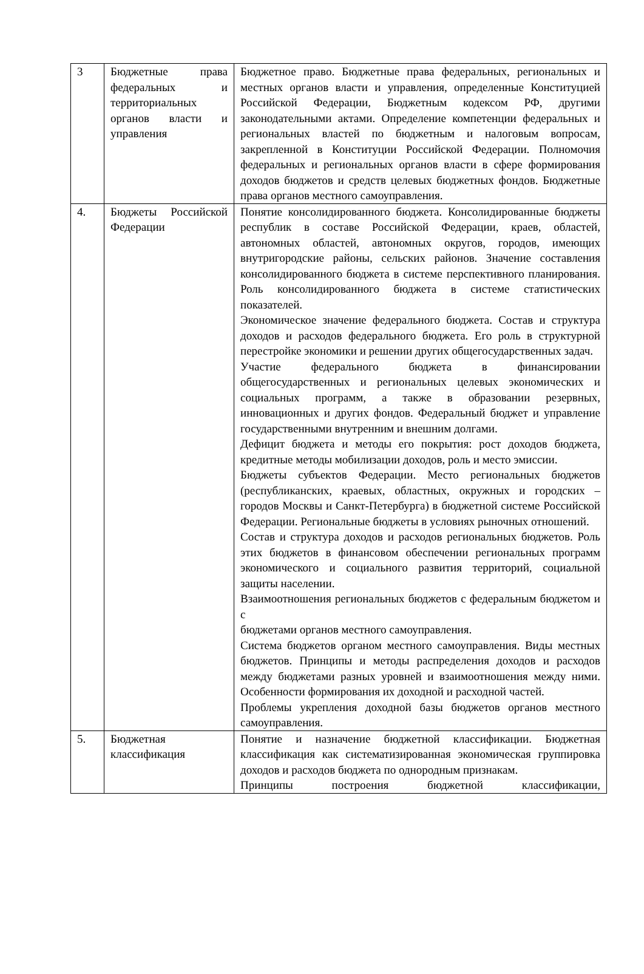| 3 | Бюджетные права федеральных и территориальных органов власти и управления | Бюджетное право. Бюджетные права федеральных, региональных и местных органов власти и управления, определенные Конституцией Российской Федерации, Бюджетным кодексом РФ, другими законодательными актами. Определение компетенции федеральных и региональных властей по бюджетным и налоговым вопросам, закрепленной в Конституции Российской Федерации. Полномочия федеральных и региональных органов власти в сфере формирования доходов бюджетов и средств целевых бюджетных фондов. Бюджетные права органов местного самоуправления. |
| 4. | Бюджеты Российской Федерации | Понятие консолидированного бюджета. Консолидированные бюджеты республик в составе Российской Федерации, краев, областей, автономных областей, автономных округов, городов, имеющих внутригородские районы, сельских районов. Значение составления консолидированного бюджета в системе перспективного планирования. Роль консолидированного бюджета в системе статистических показателей. Экономическое значение федерального бюджета. Состав и структура доходов и расходов федерального бюджета. Его роль в структурной перестройке экономики и решении других общегосударственных задач. Участие федерального бюджета в финансировании общегосударственных и региональных целевых экономических и социальных программ, а также в образовании резервных, инновационных и других фондов. Федеральный бюджет и управление государственными внутренним и внешним долгами. Дефицит бюджета и методы его покрытия: рост доходов бюджета, кредитные методы мобилизации доходов, роль и место эмиссии. Бюджеты субъектов Федерации. Место региональных бюджетов (республиканских, краевых, областных, окружных и городских – городов Москвы и Санкт-Петербурга) в бюджетной системе Российской Федерации. Региональные бюджеты в условиях рыночных отношений. Состав и структура доходов и расходов региональных бюджетов. Роль этих бюджетов в финансовом обеспечении региональных программ экономического и социального развития территорий, социальной защиты населении. Взаимоотношения региональных бюджетов с федеральным бюджетом и с бюджетами органов местного самоуправления. Система бюджетов органом местного самоуправления. Виды местных бюджетов. Принципы и методы распределения доходов и расходов между бюджетами разных уровней и взаимоотношения между ними. Особенности формирования их доходной и расходной частей. Проблемы укрепления доходной базы бюджетов органов местного самоуправления. |
| 5. | Бюджетная классификация | Понятие и назначение бюджетной классификации. Бюджетная классификация как систематизированная экономическая группировка доходов и расходов бюджета по однородным признакам. Принципы построения бюджетной классификации, |